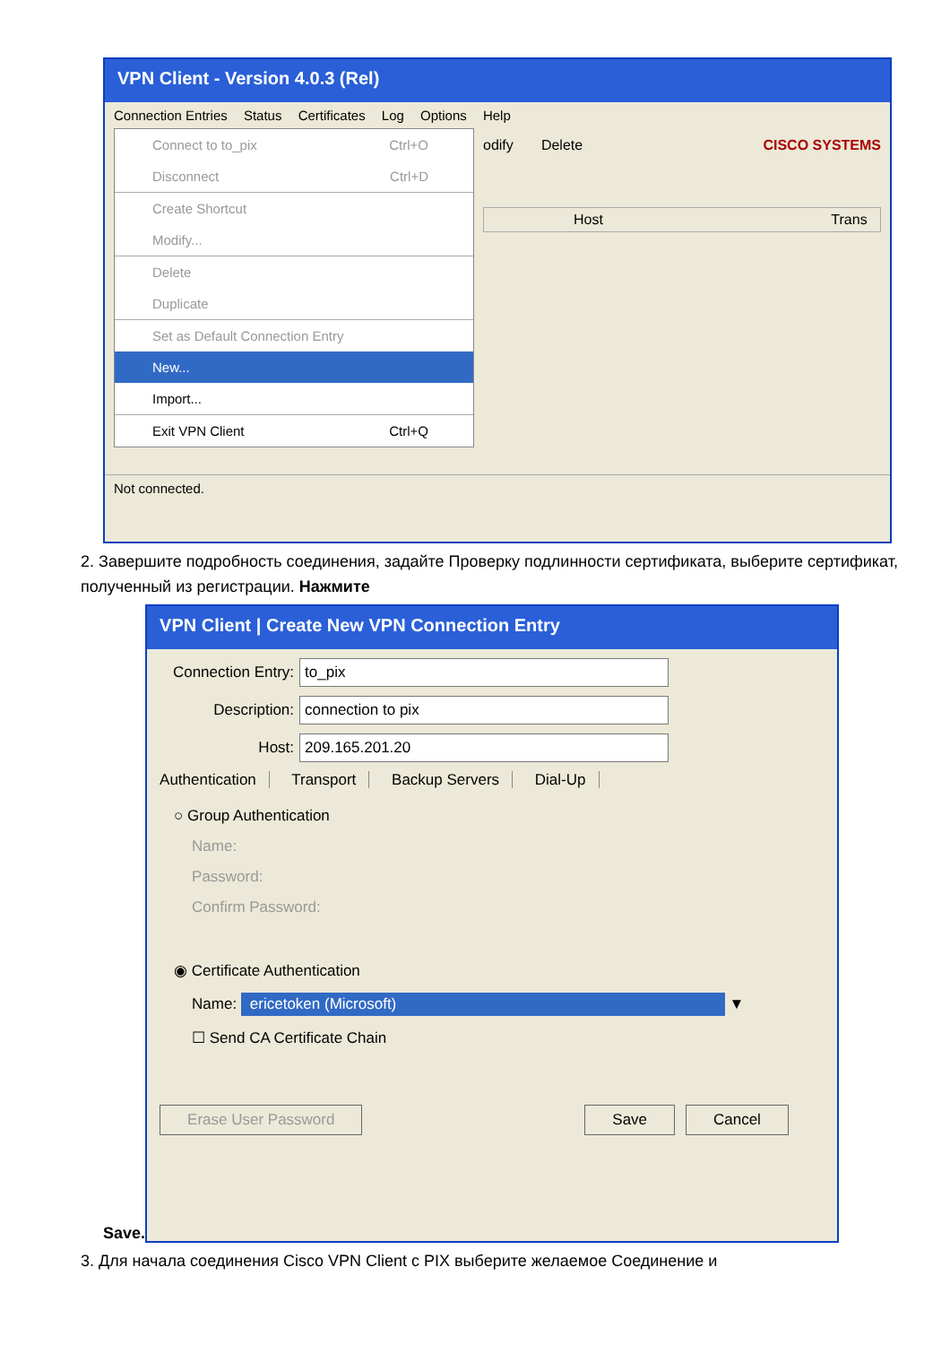VPN Client - Version 4.0.3 (Rel)
Connection Entries Status Certificates Log Options Help
Connect to to_pix Ctrl+O
Disconnect Ctrl+D
Create Shortcut
Modify...
Delete
Duplicate
Set as Default Connection Entry
New...
Import...
Exit VPN Client Ctrl+Q
odify Delete CISCO SYSTEMS
Host Trans
Not connected.
2. Завершите подробность соединения, задайте Проверку подлинности сертификата, выберите сертификат, полученный из регистрации. Нажмите
Save.
VPN Client | Create New VPN Connection Entry
Connection Entry: to_pix
Description: connection to pix
Host: 209.165.201.20
Authentication Transport Backup Servers Dial-Up
○ Group Authentication
Name:
Password:
Confirm Password:
◉ Certificate Authentication
Name: ericetoken (Microsoft) ▼
☐ Send CA Certificate Chain
Erase User Password Save Cancel
3. Для начала соединения Cisco VPN Client с PIX выберите желаемое Соединение и